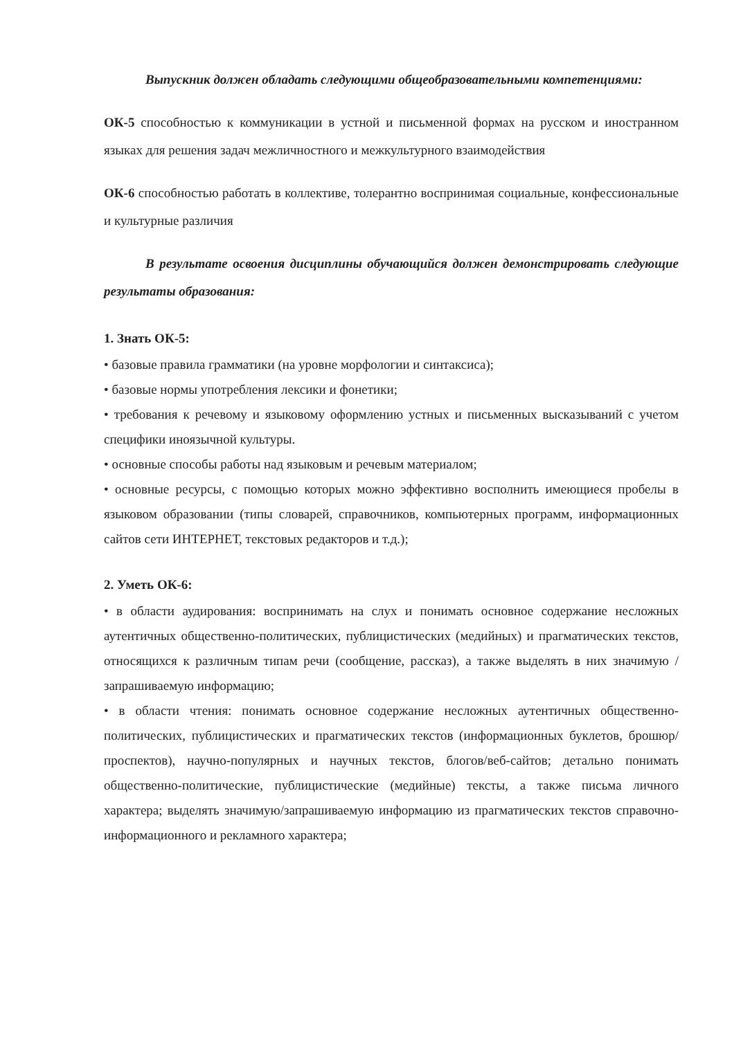Выпускник должен обладать следующими общеобразовательными компетенциями:
ОК-5 способностью к коммуникации в устной и письменной формах на русском и иностранном языках для решения задач межличностного и межкультурного взаимодействия
ОК-6 способностью работать в коллективе, толерантно воспринимая социальные, конфессиональные и культурные различия
В результате освоения дисциплины обучающийся должен демонстрировать следующие результаты образования:
1. Знать ОК-5:
• базовые правила грамматики (на уровне морфологии и синтаксиса);
• базовые нормы употребления лексики и фонетики;
• требования к речевому и языковому оформлению устных и письменных высказываний с учетом специфики иноязычной культуры.
• основные способы работы над языковым и речевым материалом;
• основные ресурсы, с помощью которых можно эффективно восполнить имеющиеся пробелы в языковом образовании (типы словарей, справочников, компьютерных программ, информационных сайтов сети ИНТЕРНЕТ, текстовых редакторов и т.д.);
2. Уметь ОК-6:
• в области аудирования: воспринимать на слух и понимать основное содержание несложных аутентичных общественно-политических, публицистических (медийных) и прагматических текстов, относящихся к различным типам речи (сообщение, рассказ), а также выделять в них значимую /запрашиваемую информацию;
• в области чтения: понимать основное содержание несложных аутентичных общественно-политических, публицистических и прагматических текстов (информационных буклетов, брошюр/проспектов), научно-популярных и научных текстов, блогов/веб-сайтов; детально понимать общественно-политические, публицистические (медийные) тексты, а также письма личного характера; выделять значимую/запрашиваемую информацию из прагматических текстов справочно-информационного и рекламного характера;